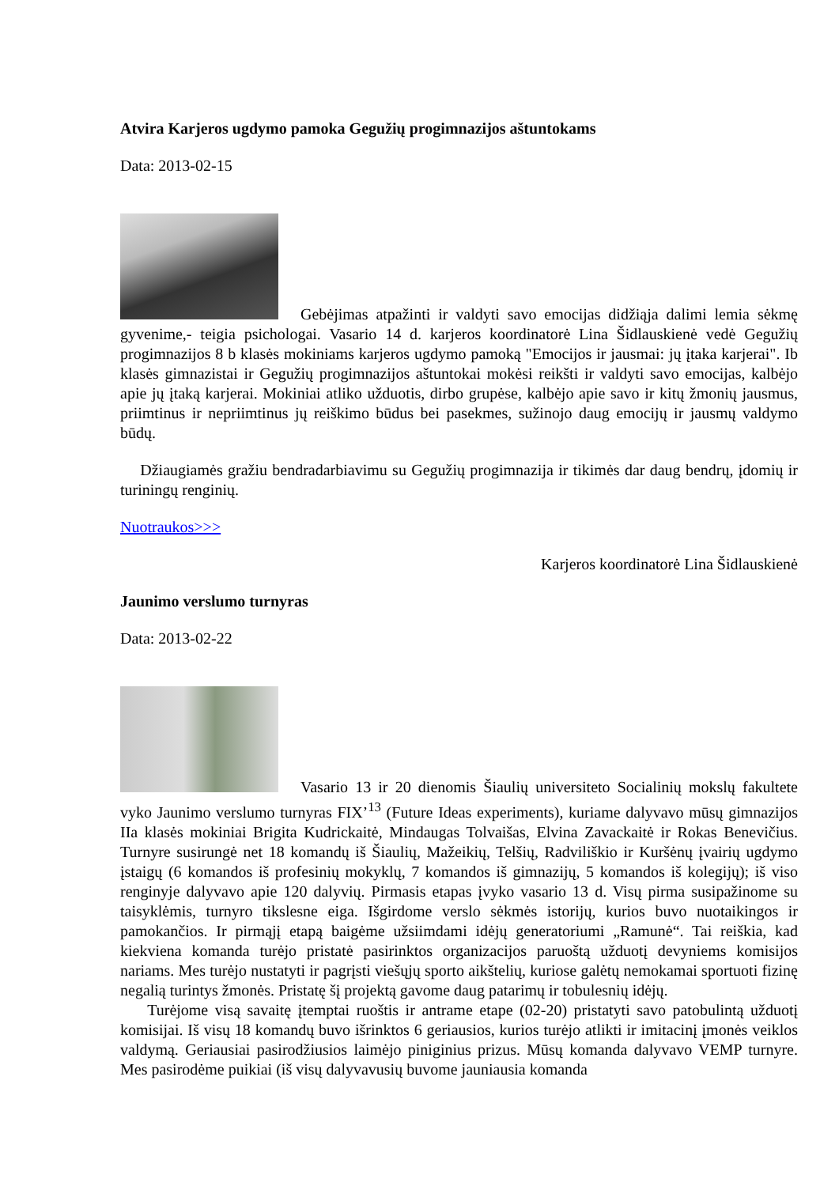Atvira Karjeros ugdymo pamoka Gegužių progimnazijos aštuntokams
Data: 2013-02-15
Gebėjimas atpažinti ir valdyti savo emocijas didžiąja dalimi lemia sėkmę gyvenime,- teigia psichologai. Vasario 14 d. karjeros koordinatorė Lina Šidlauskienė vedė Gegužių progimnazijos 8 b klasės mokiniams karjeros ugdymo pamoką "Emocijos ir jausmai: jų įtaka karjerai". Ib klasės gimnazistai ir Gegužių progimnazijos aštuntokai mokėsi reikšti ir valdyti savo emocijas, kalbėjo apie jų įtaką karjerai. Mokiniai atliko užduotis, dirbo grupėse, kalbėjo apie savo ir kitų žmonių jausmus, priimtinus ir nepriimtinus jų reiškimo būdus bei pasekmes, sužinojo daug emocijų ir jausmų valdymo būdų.
Džiaugiamės gražiu bendradarbiavimu su Gegužių progimnazija ir tikimės dar daug bendrų, įdomių ir turiningų renginių.
Nuotraukos>>>
Karjeros koordinatorė Lina Šidlauskienė
Jaunimo verslumo turnyras
Data: 2013-02-22
Vasario 13 ir 20 dienomis Šiaulių universiteto Socialinių mokslų fakultete vyko Jaunimo verslumo turnyras FIX’<sup>13</sup> (Future Ideas experiments), kuriame dalyvavo mūsų gimnazijos IIa klasės mokiniai Brigita Kudrickaitė, Mindaugas Tolvaišas, Elvina Zavackaitė ir Rokas Benevičius. Turnyre susirungė net 18 komandų iš Šiaulių, Mažeikių, Telšių, Radviliškio ir Kuršėnų įvairių ugdymo įstaigų (6 komandos iš profesinių mokyklų, 7 komandos iš gimnazijų, 5 komandos iš kolegijų); iš viso renginyje dalyvavo apie 120 dalyvių. Pirmasis etapas įvyko vasario 13 d. Visų pirma susipažinome su taisyklėmis, turnyro tikslesne eiga. Išgirdome verslo sėkmės istorijų, kurios buvo nuotaikingos ir pamokančios. Ir pirmąjį etapą baigėme užsiimdami idėjų generatoriumi „Ramunė“. Tai reiškia, kad kiekviena komanda turėjo pristatė pasirinktos organizacijos paruoštą užduotį devyniems komisijos nariams. Mes turėjo nustatyti ir pagrįsti viešųjų sporto aikštelių, kuriose galėtų nemokamai sportuoti fizinę negalią turintys žmonės. Pristatę šį projektą gavome daug patarimų ir tobulesnių idėjų.
Turėjome visą savaitę įtemptai ruoštis ir antrame etape (02-20) pristatyti savo patobulintą užduotį komisijai. Iš visų 18 komandų buvo išrinktos 6 geriausios, kurios turėjo atlikti ir imitacinį įmonės veiklos valdymą. Geriausiai pasirodžiusios laimėjo piniginius prizus. Mūsų komanda dalyvavo VEMP turnyre. Mes pasirodėme puikiai (iš visų dalyvavusių buvome jauniausia komanda